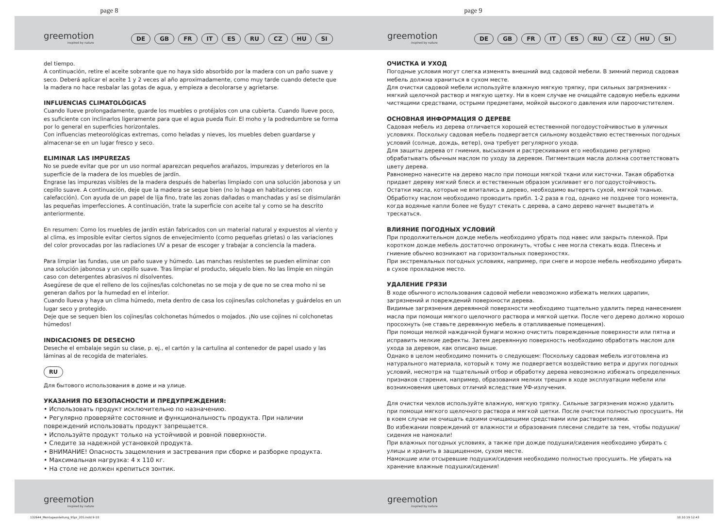page 8
greemotion
inspired by nature
DE GB FR IT ES RU CZ HU SI
del tiempo.
A continuación, retire el aceite sobrante que no haya sido absorbido por la madera con un paño suave y seco. Deberá aplicar el aceite 1 y 2 veces al año aproximadamente, como muy tarde cuando detecte que la madera no hace resbalar las gotas de agua, y empieza a decolorarse y agrietarse.
INFLUENCIAS CLIMATOLÓGICAS
Cuando llueve prolongadamente, guarde los muebles o protéjalos con una cubierta. Cuando llueve poco, es suficiente con inclinarlos ligeramente para que el agua pueda fluir. El moho y la podredumbre se forma por lo general en superficies horizontales.
Con influencias meteorológicas extremas, como heladas y nieves, los muebles deben guardarse y almacenar-se en un lugar fresco y seco.
ELIMINAR LAS IMPUREZAS
No se puede evitar que por un uso normal aparezcan pequeños arañazos, impurezas y deterioros en la superficie de la madera de los muebles de jardín.
Engrase las impurezas visibles de la madera después de haberlas limpiado con una solución jabonosa y un cepillo suave. A continuación, deje que la madera se seque bien (no lo haga en habitaciones con calefacción). Con ayuda de un papel de lija fino, trate las zonas dañadas o manchadas y así se disimularán las pequeñas imperfecciones. A continuación, trate la superficie con aceite tal y como se ha descrito anteriormente.
En resumen: Como los muebles de jardín están fabricados con un material natural y expuestos al viento y al clima, es imposible evitar ciertos signos de envejecimiento (como pequeñas grietas) o las variaciones del color provocadas por las radiaciones UV a pesar de escoger y trabajar a conciencia la madera.
Para limpiar las fundas, use un paño suave y húmedo. Las manchas resistentes se pueden eliminar con una solución jabonosa y un cepillo suave. Tras limpiar el producto, séquelo bien. No las limpie en ningún caso con detergentes abrasivos ni disolventes.
Asegúrese de que el relleno de los cojines/las colchonetas no se moja y de que no se crea moho ni se generan daños por la humedad en el interior.
Cuando llueva y haya un clima húmedo, meta dentro de casa los cojines/las colchonetas y guárdelos en un lugar seco y protegido.
Deje que se sequen bien los cojines/las colchonetas húmedos o mojados. ¡No use cojines ni colchonetas húmedos!
INDICACIONES DE DESECHO
Deseche el embalaje según su clase, p. ej., el cartón y la cartulina al contenedor de papel usado y las láminas al de recogida de materiales.
RU
Для бытового использования в доме и на улице.
УКАЗАНИЯ ПО БЕЗОПАСНОСТИ И ПРЕДУПРЕЖДЕНИЯ:
• Использовать продукт исключительно по назначению.
• Регулярно проверяйте состояние и функциональность продукта. При наличии повреждений использовать продукт запрещается.
• Используйте продукт только на устойчивой и ровной поверхности.
• Следите за надежной установкой продукта.
• ВНИМАНИЕ! Опасность защемления и застревания при сборке и разборке продукта.
• Максимальная нагрузка: 4 x 110 кг.
• На столе не должен крепиться зонтик.
greemotion
inspired by nature
132644_Montageanleitung_9Spr_20S.indd 9-10
page 9
greemotion
inspired by nature
DE GB FR IT ES RU CZ HU SI
ОЧИСТКА И УХОД
Погодные условия могут слегка изменять внешний вид садовой мебели. В зимний период садовая мебель должна храниться в сухом месте.
Для очистки садовой мебели используйте влажную мягкую тряпку, при сильных загрязнениях - мягкий щелочной раствор и мягкую щетку. Ни в коем случае не очищайте садовую мебель едкими чистящими средствами, острыми предметами, мойкой высокого давления или пароочистителем.
ОСНОВНАЯ ИНФОРМАЦИЯ О ДЕРЕВЕ
Садовая мебель из дерева отличается хорошей естественной погодоустойчивостью в уличных условиях. Поскольку садовая мебель подвергается сильному воздействию естественных погодных условий (солнце, дождь, ветер), она требует регулярного ухода.
Для защиты дерева от гниения, высыхания и растрескивания его необходимо регулярно обрабатывать обычным маслом по уходу за деревом. Пигментация масла должна соответствовать цвету дерева.
Равномерно нанесите на дерево масло при помощи мягкой ткани или кисточки. Такая обработка придает дереву мягкий блеск и естественным образом усиливает его погодоустойчивость.
Остатки масла, которые не впитались в дерево, необходимо вытереть сухой, мягкой тканью.
Обработку маслом необходимо проводить прибл. 1-2 раза в год, однако не позднее того момента, когда водяные капли более не будут стекать с дерева, а само дерево начнет выцветать и трескаться.
ВЛИЯНИЕ ПОГОДНЫХ УСЛОВИЙ
При продолжительном дожде мебель необходимо убрать под навес или закрыть пленкой. При коротком дожде мебель достаточно опрокинуть, чтобы с нее могла стекать вода. Плесень и гниение обычно возникают на горизонтальных поверхностях.
При экстремальных погодных условиях, например, при снеге и морозе мебель необходимо убирать в сухое прохладное место.
УДАЛЕНИЕ ГРЯЗИ
В ходе обычного использования садовой мебели невозможно избежать мелких царапин, загрязнений и повреждений поверхности дерева.
Видимые загрязнения деревянной поверхности необходимо тщательно удалить перед нанесением масла при помощи мягкого щелочного раствора и мягкой щетки. После чего дерево должно хорошо просохнуть (не ставьте деревянную мебель в отапливаемые помещения).
При помощи мелкой наждачной бумаги можно очистить поврежденные поверхности или пятна и исправить мелкие дефекты. Затем деревянную поверхность необходимо обработать маслом для ухода за деревом, как описано выше.
Однако в целом необходимо помнить о следующем: Поскольку садовая мебель изготовлена из натурального материала, который к тому же подвергается воздействию ветра и других погодных условий, несмотря на тщательный отбор и обработку дерева невозможно избежать определенных признаков старения, например, образования мелких трещин в ходе эксплуатации мебели или возникновения цветовых отличий вследствие УФ-излучения.
Для очистки чехлов используйте влажную, мягкую тряпку. Сильные загрязнения можно удалить при помощи мягкого щелочного раствора и мягкой щетки. После очистки полностью просушить. Ни в коем случае не очищать едкими очищающими средствами или растворителями.
Во избежании повреждений от влажности и образования плесени следите за тем, чтобы подушки/сидения не намокали!
При влажных погодных условиях, а также при дожде подушки/сидения необходимо убирать с улицы и хранить в защищенном, сухом месте.
Намокшие или отсыревшие подушки/сидения необходимо полностью просушить. Не убирать на хранение влажные подушки/сидения!
greemotion
inspired by nature
10.10.19 12:43